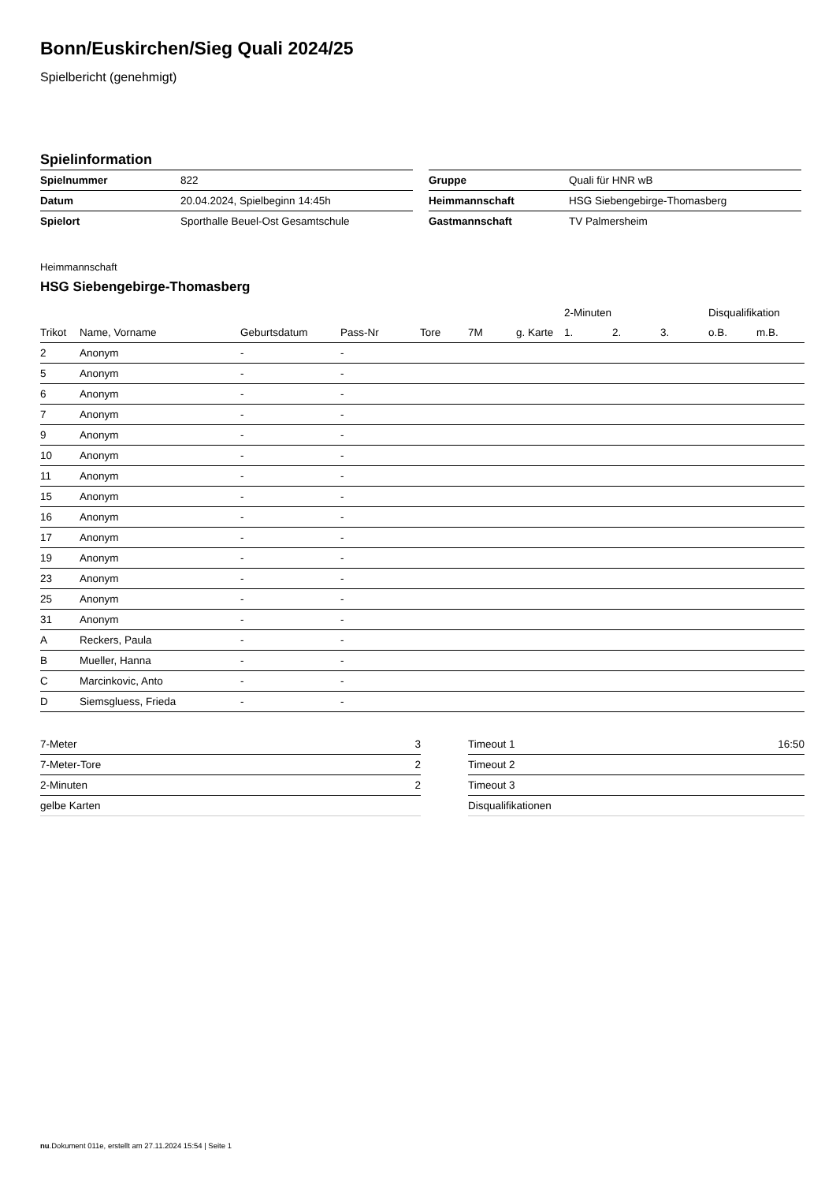Bonn/Euskirchen/Sieg Quali 2024/25
Spielbericht (genehmigt)
Spielinformation
| Spielnummer | 822 |
| Datum | 20.04.2024, Spielbeginn 14:45h |
| Spielort | Sporthalle Beuel-Ost Gesamtschule |
| Gruppe | Quali für HNR wB |
| Heimmannschaft | HSG Siebengebirge-Thomasberg |
| Gastmannschaft | TV Palmersheim |
Heimmannschaft
HSG Siebengebirge-Thomasberg
| | | | | | | | 2-Minuten | | | Disqualifikation | |
| --- | --- | --- | --- | --- | --- | --- | --- | --- | --- | --- | --- |
| Trikot | Name, Vorname | Geburtsdatum | Pass-Nr | Tore | 7M | g. Karte | 1. | 2. | 3. | o.B. | m.B. |
| 2 | Anonym | - | - | | | | | | | | |
| 5 | Anonym | - | - | | | | | | | | |
| 6 | Anonym | - | - | | | | | | | | |
| 7 | Anonym | - | - | | | | | | | | |
| 9 | Anonym | - | - | | | | | | | | |
| 10 | Anonym | - | - | | | | | | | | |
| 11 | Anonym | - | - | | | | | | | | |
| 15 | Anonym | - | - | | | | | | | | |
| 16 | Anonym | - | - | | | | | | | | |
| 17 | Anonym | - | - | | | | | | | | |
| 19 | Anonym | - | - | | | | | | | | |
| 23 | Anonym | - | - | | | | | | | | |
| 25 | Anonym | - | - | | | | | | | | |
| 31 | Anonym | - | - | | | | | | | | |
| A | Reckers, Paula | - | - | | | | | | | | |
| B | Mueller, Hanna | - | - | | | | | | | | |
| C | Marcinkovic, Anto | - | - | | | | | | | | |
| D | Siemsgluess, Frieda | - | - | | | | | | | | |
| 7-Meter | 3 |
| 7-Meter-Tore | 2 |
| 2-Minuten | 2 |
| gelbe Karten | |
| Timeout 1 | 16:50 |
| Timeout 2 | |
| Timeout 3 | |
| Disqualifikationen | |
nu.Dokument 011e, erstellt am 27.11.2024 15:54 | Seite 1